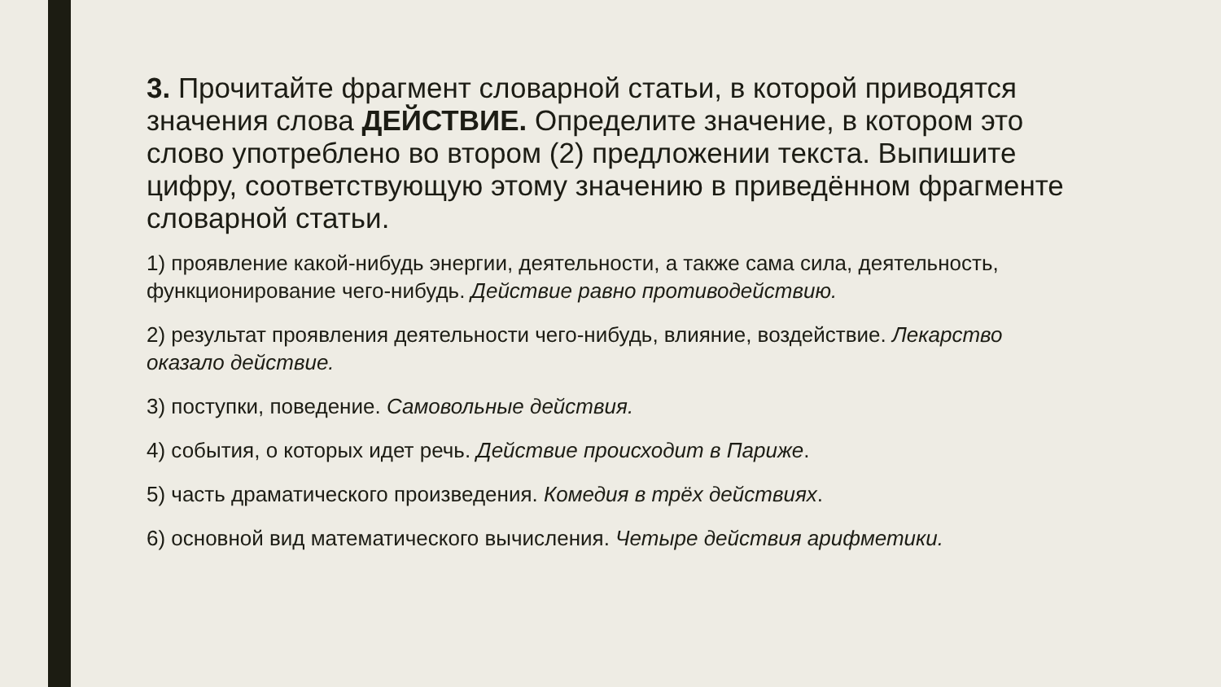3. Прочитайте фрагмент словарной статьи, в которой приводятся значения слова ДЕЙСТВИЕ. Определите значение, в котором это слово употреблено во втором (2) предложении текста. Выпишите цифру, соответствующую этому значению в приведённом фрагменте словарной статьи.
1) проявление какой-нибудь энергии, деятельности, а также сама сила, деятельность, функционирование чего-нибудь. Действие равно противодействию.
2) результат проявления деятельности чего-нибудь, влияние, воздействие. Лекарство оказало действие.
3) поступки, поведение. Самовольные действия.
4) события, о которых идет речь. Действие происходит в Париже.
5) часть драматического произведения. Комедия в трёх действиях.
6) основной вид математического вычисления. Четыре действия арифметики.